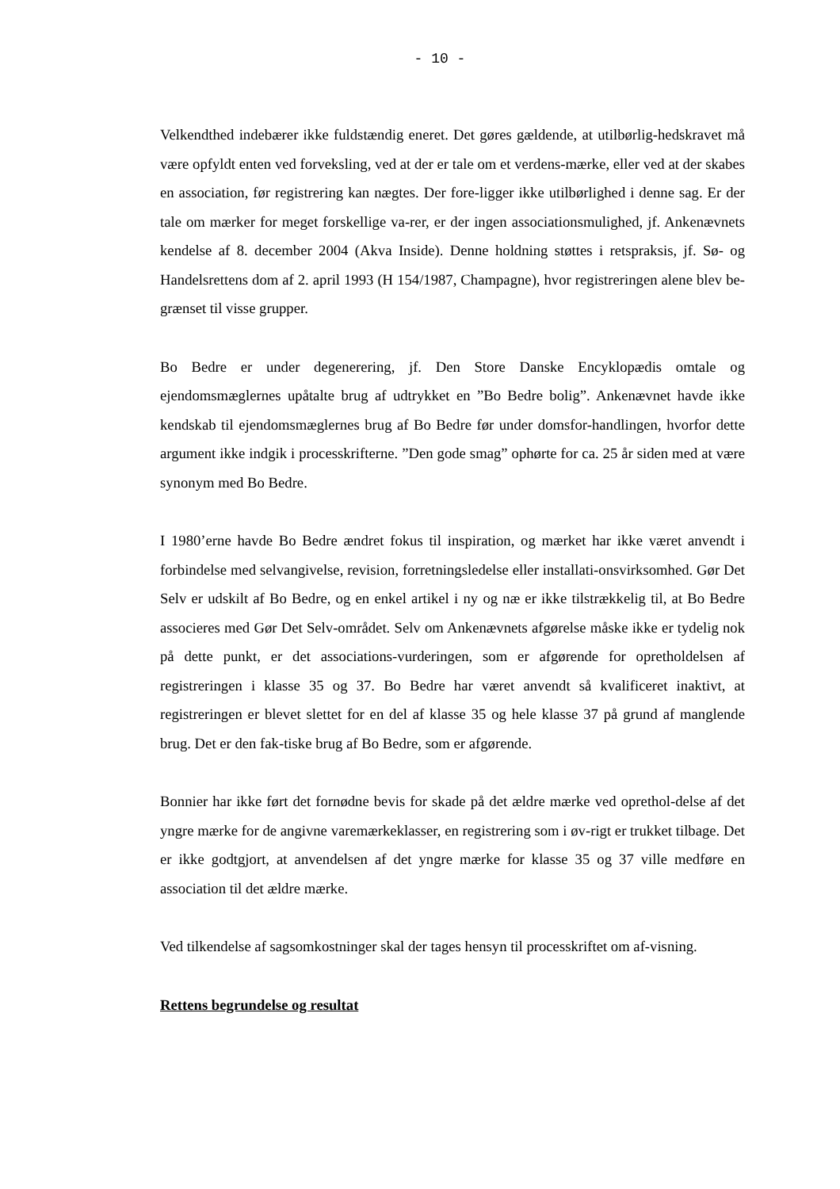- 10 -
Velkendthed indebærer ikke fuldstændig eneret. Det gøres gældende, at utilbørlig-hedskravet må være opfyldt enten ved forveksling, ved at der er tale om et verdens-mærke, eller ved at der skabes en association, før registrering kan nægtes. Der fore-ligger ikke utilbørlighed i denne sag. Er der tale om mærker for meget forskellige va-rer, er der ingen associationsmulighed, jf. Ankenævnets kendelse af 8. december 2004 (Akva Inside). Denne holdning støttes i retspraksis, jf. Sø- og Handelsrettens dom af 2. april 1993 (H 154/1987, Champagne), hvor registreringen alene blev be-grænset til visse grupper.
Bo Bedre er under degenerering, jf. Den Store Danske Encyklopædis omtale og ejendomsmæglernes upåtalte brug af udtrykket en ”Bo Bedre bolig”. Ankenævnet havde ikke kendskab til ejendomsmæglernes brug af Bo Bedre før under domsfor-handlingen, hvorfor dette argument ikke indgik i processkrifterne. ”Den gode smag” ophørte for ca. 25 år siden med at være synonym med Bo Bedre.
I 1980’erne havde Bo Bedre ændret fokus til inspiration, og mærket har ikke været anvendt i forbindelse med selvangivelse, revision, forretningsledelse eller installati-onsvirksomhed. Gør Det Selv er udskilt af Bo Bedre, og en enkel artikel i ny og næ er ikke tilstrækkelig til, at Bo Bedre associeres med Gør Det Selv-området. Selv om Ankenævnets afgørelse måske ikke er tydelig nok på dette punkt, er det associations-vurderingen, som er afgørende for opretholdelsen af registreringen i klasse 35 og 37. Bo Bedre har været anvendt så kvalificeret inaktivt, at registreringen er blevet slettet for en del af klasse 35 og hele klasse 37 på grund af manglende brug. Det er den fak-tiske brug af Bo Bedre, som er afgørende.
Bonnier har ikke ført det fornødne bevis for skade på det ældre mærke ved oprethol-delse af det yngre mærke for de angivne varemærkeklasser, en registrering som i øv-rigt er trukket tilbage. Det er ikke godtgjort, at anvendelsen af det yngre mærke for klasse 35 og 37 ville medføre en association til det ældre mærke.
Ved tilkendelse af sagsomkostninger skal der tages hensyn til processkriftet om af-visning.
Rettens begrundelse og resultat